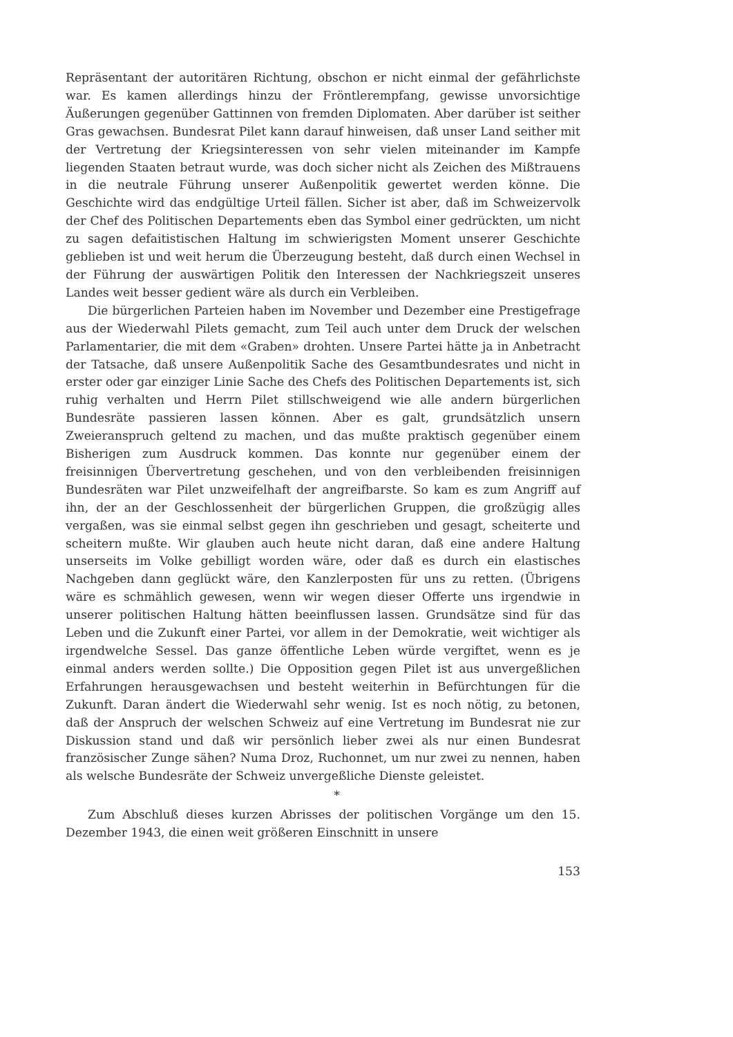Repräsentant der autoritären Richtung, obschon er nicht einmal der gefährlichste war. Es kamen allerdings hinzu der Fröntlerempfang, gewisse unvorsichtige Äußerungen gegenüber Gattinnen von fremden Diplomaten. Aber darüber ist seither Gras gewachsen. Bundesrat Pilet kann darauf hinweisen, daß unser Land seither mit der Vertretung der Kriegsinteressen von sehr vielen miteinander im Kampfe liegenden Staaten betraut wurde, was doch sicher nicht als Zeichen des Mißtrauens in die neutrale Führung unserer Außenpolitik gewertet werden könne. Die Geschichte wird das endgültige Urteil fällen. Sicher ist aber, daß im Schweizervolk der Chef des Politischen Departements eben das Symbol einer gedrückten, um nicht zu sagen defaitistischen Haltung im schwierigsten Moment unserer Geschichte geblieben ist und weit herum die Überzeugung besteht, daß durch einen Wechsel in der Führung der auswärtigen Politik den Interessen der Nachkriegszeit unseres Landes weit besser gedient wäre als durch ein Verbleiben.
Die bürgerlichen Parteien haben im November und Dezember eine Prestigefrage aus der Wiederwahl Pilets gemacht, zum Teil auch unter dem Druck der welschen Parlamentarier, die mit dem «Graben» drohten. Unsere Partei hätte ja in Anbetracht der Tatsache, daß unsere Außenpolitik Sache des Gesamtbundesrates und nicht in erster oder gar einziger Linie Sache des Chefs des Politischen Departements ist, sich ruhig verhalten und Herrn Pilet stillschweigend wie alle andern bürgerlichen Bundesräte passieren lassen können. Aber es galt, grundsätzlich unsern Zweieranspruch geltend zu machen, und das mußte praktisch gegenüber einem Bisherigen zum Ausdruck kommen. Das konnte nur gegenüber einem der freisinnigen Übervertretung geschehen, und von den verbleibenden freisinnigen Bundesräten war Pilet unzweifelhaft der angreifbarste. So kam es zum Angriff auf ihn, der an der Geschlossenheit der bürgerlichen Gruppen, die großzügig alles vergaßen, was sie einmal selbst gegen ihn geschrieben und gesagt, scheiterte und scheitern mußte. Wir glauben auch heute nicht daran, daß eine andere Haltung unserseits im Volke gebilligt worden wäre, oder daß es durch ein elastisches Nachgeben dann geglückt wäre, den Kanzlerposten für uns zu retten. (Übrigens wäre es schmählich gewesen, wenn wir wegen dieser Offerte uns irgendwie in unserer politischen Haltung hätten beeinflussen lassen. Grundsätze sind für das Leben und die Zukunft einer Partei, vor allem in der Demokratie, weit wichtiger als irgendwelche Sessel. Das ganze öffentliche Leben würde vergiftet, wenn es je einmal anders werden sollte.) Die Opposition gegen Pilet ist aus unvergeßlichen Erfahrungen herausgewachsen und besteht weiterhin in Befürchtungen für die Zukunft. Daran ändert die Wiederwahl sehr wenig. Ist es noch nötig, zu betonen, daß der Anspruch der welschen Schweiz auf eine Vertretung im Bundesrat nie zur Diskussion stand und daß wir persönlich lieber zwei als nur einen Bundesrat französischer Zunge sähen? Numa Droz, Ruchonnet, um nur zwei zu nennen, haben als welsche Bundesräte der Schweiz unvergeßliche Dienste geleistet.
*
Zum Abschluß dieses kurzen Abrisses der politischen Vorgänge um den 15. Dezember 1943, die einen weit größeren Einschnitt in unsere
153